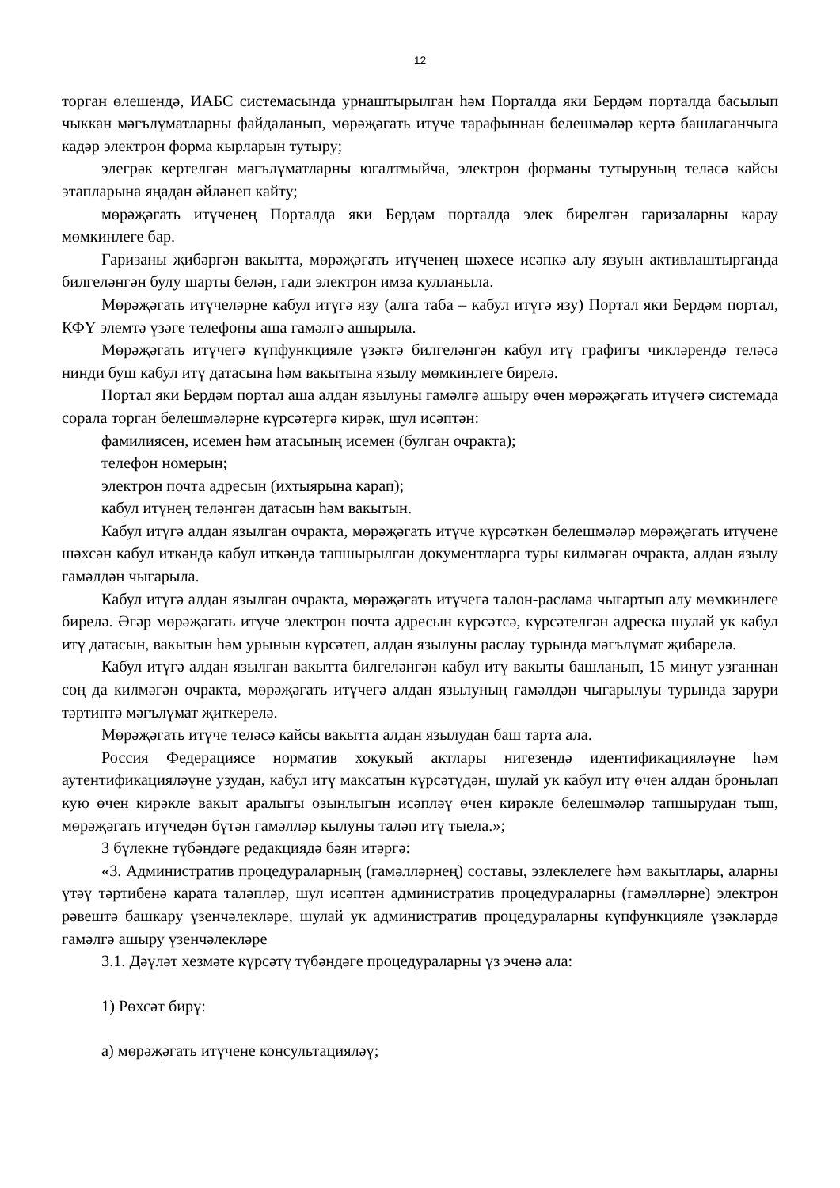12
торган өлешендә, ИАБС системасында урнаштырылган һәм Порталда яки Бердәм порталда басылып чыккан мәгълүматларны файдаланып, мөрәҗәгать итүче тарафыннан белешмәләр кертә башлаганчыга кадәр электрон форма кырларын тутыру;
элегрәк кертелгән мәгълүматларны югалтмыйча, электрон форманы тутыруның теләсә кайсы этапларына яңадан әйләнеп кайту;
мөрәҗәгать итүченең Порталда яки Бердәм порталда элек бирелгән гаризаларны карау мөмкинлеге бар.
Гаризаны җибәргән вакытта, мөрәҗәгать итүченең шәхесе исәпкә алу язуын активлаштырганда билгеләнгән булу шарты белән, гади электрон имза кулланыла.
Мөрәҗәгать итүчеләрне кабул итүгә язу (алга таба – кабул итүгә язу) Портал яки Бердәм портал, КФҮ элемтә үзәге телефоны аша гамәлгә ашырыла.
Мөрәҗәгать итүчегә күпфункцияле үзәктә билгеләнгән кабул итү графигы чикләрендә теләсә нинди буш кабул итү датасына һәм вакытына язылу мөмкинлеге бирелә.
Портал яки Бердәм портал аша алдан язылуны гамәлгә ашыру өчен мөрәҗәгать итүчегә системада сорала торган белешмәләрне күрсәтергә кирәк, шул исәптән:
фамилиясен, исемен һәм атасының исемен (булган очракта);
телефон номерын;
электрон почта адресын (ихтыярына карап);
кабул итүнең теләнгән датасын һәм вакытын.
Кабул итүгә алдан язылган очракта, мөрәҗәгать итүче күрсәткән белешмәләр мөрәҗәгать итүчене шәхсән кабул иткәндә кабул иткәндә тапшырылган документларга туры килмәгән очракта, алдан язылу гамәлдән чыгарыла.
Кабул итүгә алдан язылган очракта, мөрәҗәгать итүчегә талон-раслама чыгартып алу мөмкинлеге бирелә. Әгәр мөрәҗәгать итүче электрон почта адресын күрсәтсә, күрсәтелгән адреска шулай ук кабул итү датасын, вакытын һәм урынын күрсәтеп, алдан язылуны раслау турында мәгълүмат җибәрелә.
Кабул итүгә алдан язылган вакытта билгеләнгән кабул итү вакыты башланып, 15 минут узганнан соң да килмәгән очракта, мөрәҗәгать итүчегә алдан язылуның гамәлдән чыгарылуы турында зарури тәртиптә мәгълүмат җиткерелә.
Мөрәҗәгать итүче теләсә кайсы вакытта алдан язылудан баш тарта ала.
Россия Федерациясе норматив хокукый актлары нигезендә идентификацияләүне һәм аутентификацияләүне узудан, кабул итү максатын күрсәтүдән, шулай ук кабул итү өчен алдан броньлап кую өчен кирәкле вакыт аралыгы озынлыгын исәпләү өчен кирәкле белешмәләр тапшырудан тыш, мөрәҗәгать итүчедән бүтән гамәлләр кылуны таләп итү тыела.»;
3 бүлекне түбәндәге редакциядә бәян итәргә:
«3. Административ процедураларның (гамәлләрнең) составы, эзлеклелеге һәм вакытлары, аларны үтәү тәртибенә карата таләпләр, шул исәптән административ процедураларны (гамәлләрне) электрон рәвештә башкару үзенчәлекләре, шулай ук административ процедураларны күпфункцияле үзәкләрдә гамәлгә ашыру үзенчәлекләре
3.1. Дәүләт хезмәте күрсәтү түбәндәге процедураларны үз эченә ала:
1) Рөхсәт бирү:
а) мөрәҗәгать итүчене консультацияләү;